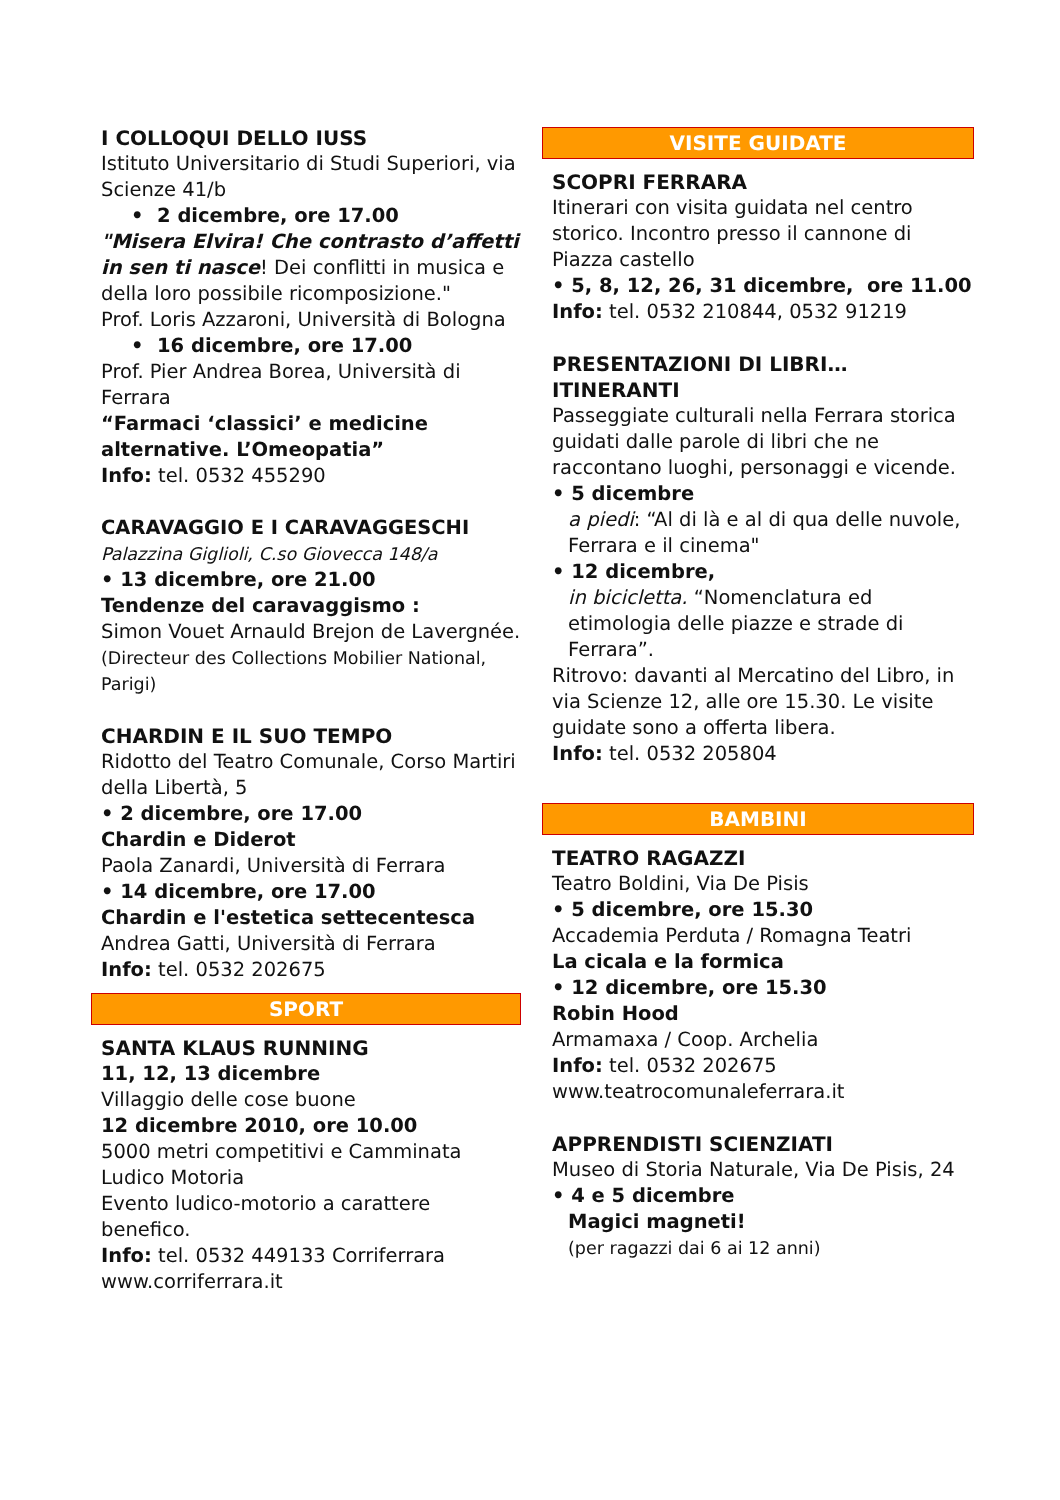I COLLOQUI DELLO IUSS
Istituto Universitario di Studi Superiori, via Scienze 41/b
• 2 dicembre, ore 17.00
"Misera Elvira! Che contrasto d’affetti in sen ti nasce! Dei conflitti in musica e della loro possibile ricomposizione."
Prof. Loris Azzaroni, Università di Bologna
• 16 dicembre, ore 17.00
Prof. Pier Andrea Borea, Università di Ferrara
“Farmaci ‘classici’ e medicine alternative. L’Omeopatia”
Info: tel. 0532 455290
CARAVAGGIO E I CARAVAGGESCHI
Palazzina Giglioli, C.so Giovecca 148/a
• 13 dicembre, ore 21.00
Tendenze del caravaggismo :
Simon Vouet Arnauld Brejon de Lavergnée. (Directeur des Collections Mobilier National, Parigi)
CHARDIN E IL SUO TEMPO
Ridotto del Teatro Comunale, Corso Martiri della Libertà, 5
• 2 dicembre, ore 17.00
Chardin e Diderot
Paola Zanardi, Università di Ferrara
• 14 dicembre, ore 17.00
Chardin e l'estetica settecentesca
Andrea Gatti, Università di Ferrara
Info: tel. 0532 202675
SPORT
SANTA KLAUS RUNNING
11, 12, 13 dicembre
Villaggio delle cose buone
12 dicembre 2010, ore 10.00
5000 metri competitivi e Camminata Ludico Motoria
Evento ludico-motorio a carattere benefico.
Info: tel. 0532 449133 Corriferrara
www.corriferrara.it
VISITE GUIDATE
SCOPRI FERRARA
Itinerari con visita guidata nel centro storico. Incontro presso il cannone di Piazza castello
• 5, 8, 12, 26, 31 dicembre, ore 11.00
Info: tel. 0532 210844, 0532 91219
PRESENTAZIONI DI LIBRI… ITINERANTI
Passeggiate culturali nella Ferrara storica guidati dalle parole di libri che ne raccontano luoghi, personaggi e vicende.
• 5 dicembre
a piedi: “Al di là e al di qua delle nuvole, Ferrara e il cinema"
• 12 dicembre,
in bicicletta. “Nomenclatura ed etimologia delle piazze e strade di Ferrara”.
Ritrovo: davanti al Mercatino del Libro, in via Scienze 12, alle ore 15.30. Le visite guidate sono a offerta libera.
Info: tel. 0532 205804
BAMBINI
TEATRO RAGAZZI
Teatro Boldini, Via De Pisis
• 5 dicembre, ore 15.30
Accademia Perduta / Romagna Teatri
La cicala e la formica
• 12 dicembre, ore 15.30
Robin Hood
Armamaxa / Coop. Archelia
Info: tel. 0532 202675
www.teatrocomunaleferrara.it
APPRENDISTI SCIENZIATI
Museo di Storia Naturale, Via De Pisis, 24
• 4 e 5 dicembre
Magici magneti!
(per ragazzi dai 6 ai 12 anni)